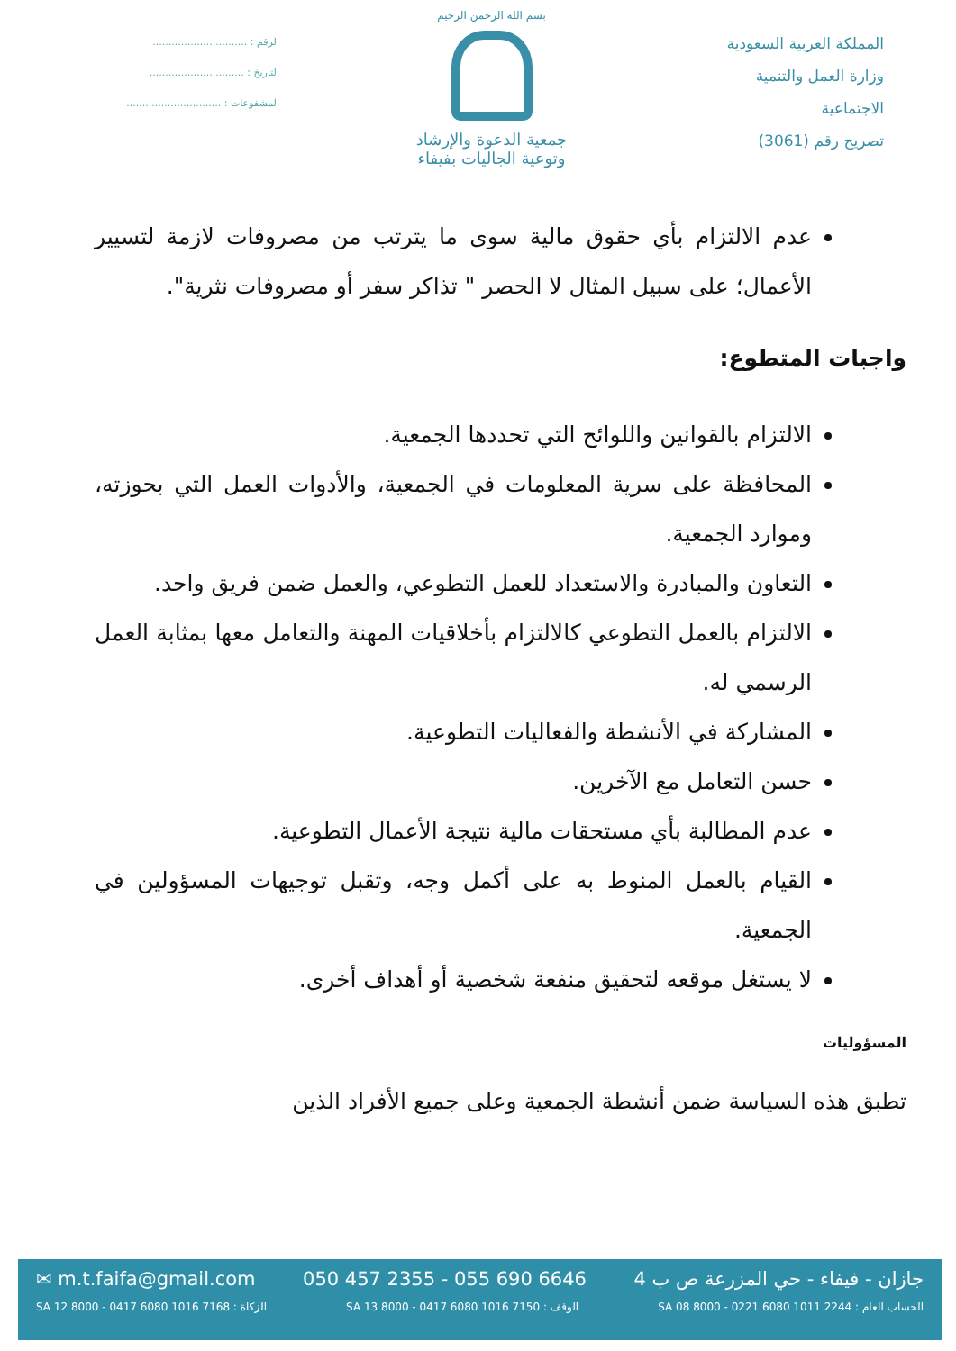المملكة العربية السعودية
وزارة العمل والتنمية
الاجتماعية
تصريح رقم (3061)
بسم الله الرحمن الرحيم
جمعية الدعوة والإرشاد
وتوعية الجاليات بفيفاء
الرقم : ..............................
التاريخ : ..............................
المشفوعات : ..............................
عدم الالتزام بأي حقوق مالية سوى ما يترتب من مصروفات لازمة لتسيير الأعمال؛ على سبيل المثال لا الحصر " تذاكر سفر أو مصروفات نثرية".
واجبات المتطوع:
الالتزام بالقوانين واللوائح التي تحددها الجمعية.
المحافظة على سرية المعلومات في الجمعية، والأدوات العمل التي بحوزته، وموارد الجمعية.
التعاون والمبادرة والاستعداد للعمل التطوعي، والعمل ضمن فريق واحد.
الالتزام بالعمل التطوعي كالالتزام بأخلاقيات المهنة والتعامل معها بمثابة العمل الرسمي له.
المشاركة في الأنشطة والفعاليات التطوعية.
حسن التعامل مع الآخرين.
عدم المطالبة بأي مستحقات مالية نتيجة الأعمال التطوعية.
القيام بالعمل المنوط به على أكمل وجه، وتقبل توجيهات المسؤولين في الجمعية.
لا يستغل موقعه لتحقيق منفعة شخصية أو أهداف أخرى.
المسؤوليات
تطبق هذه السياسة ضمن أنشطة الجمعية وعلى جميع الأفراد الذين
جازان - فيفاء - حي المزرعة ص ب 4 050 457 2355 - 055 690 6646 ✉ m.t.faifa@gmail.com
الحساب العام : SA 08 8000 - 0221 6080 1011 2244 الوقف : SA 13 8000 - 0417 6080 1016 7150 الزكاة : SA 12 8000 - 0417 6080 1016 7168